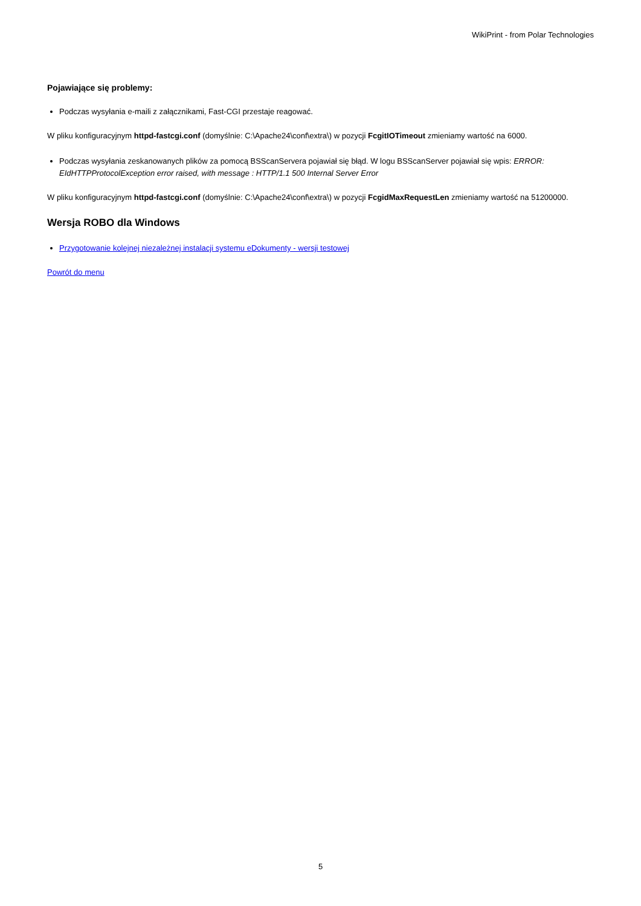WikiPrint - from Polar Technologies
Pojawiające się problemy:
Podczas wysyłania e-maili z załącznikami, Fast-CGI przestaje reagować.
W pliku konfiguracyjnym httpd-fastcgi.conf (domyślnie: C:\Apache24\conf\extra\) w pozycji FcgitIOTimeout zmieniamy wartość na 6000.
Podczas wysyłania zeskanowanych plików za pomocą BSScanServera pojawiał się błąd. W logu BSScanServer pojawiał się wpis: ERROR: EIdHTTPProtocolException error raised, with message : HTTP/1.1 500 Internal Server Error
W pliku konfiguracyjnym httpd-fastcgi.conf (domyślnie: C:\Apache24\conf\extra\) w pozycji FcgidMaxRequestLen zmieniamy wartość na 51200000.
Wersja ROBO dla Windows
Przygotowanie kolejnej niezależnej instalacji systemu eDokumenty - wersji testowej
Powrót do menu
5